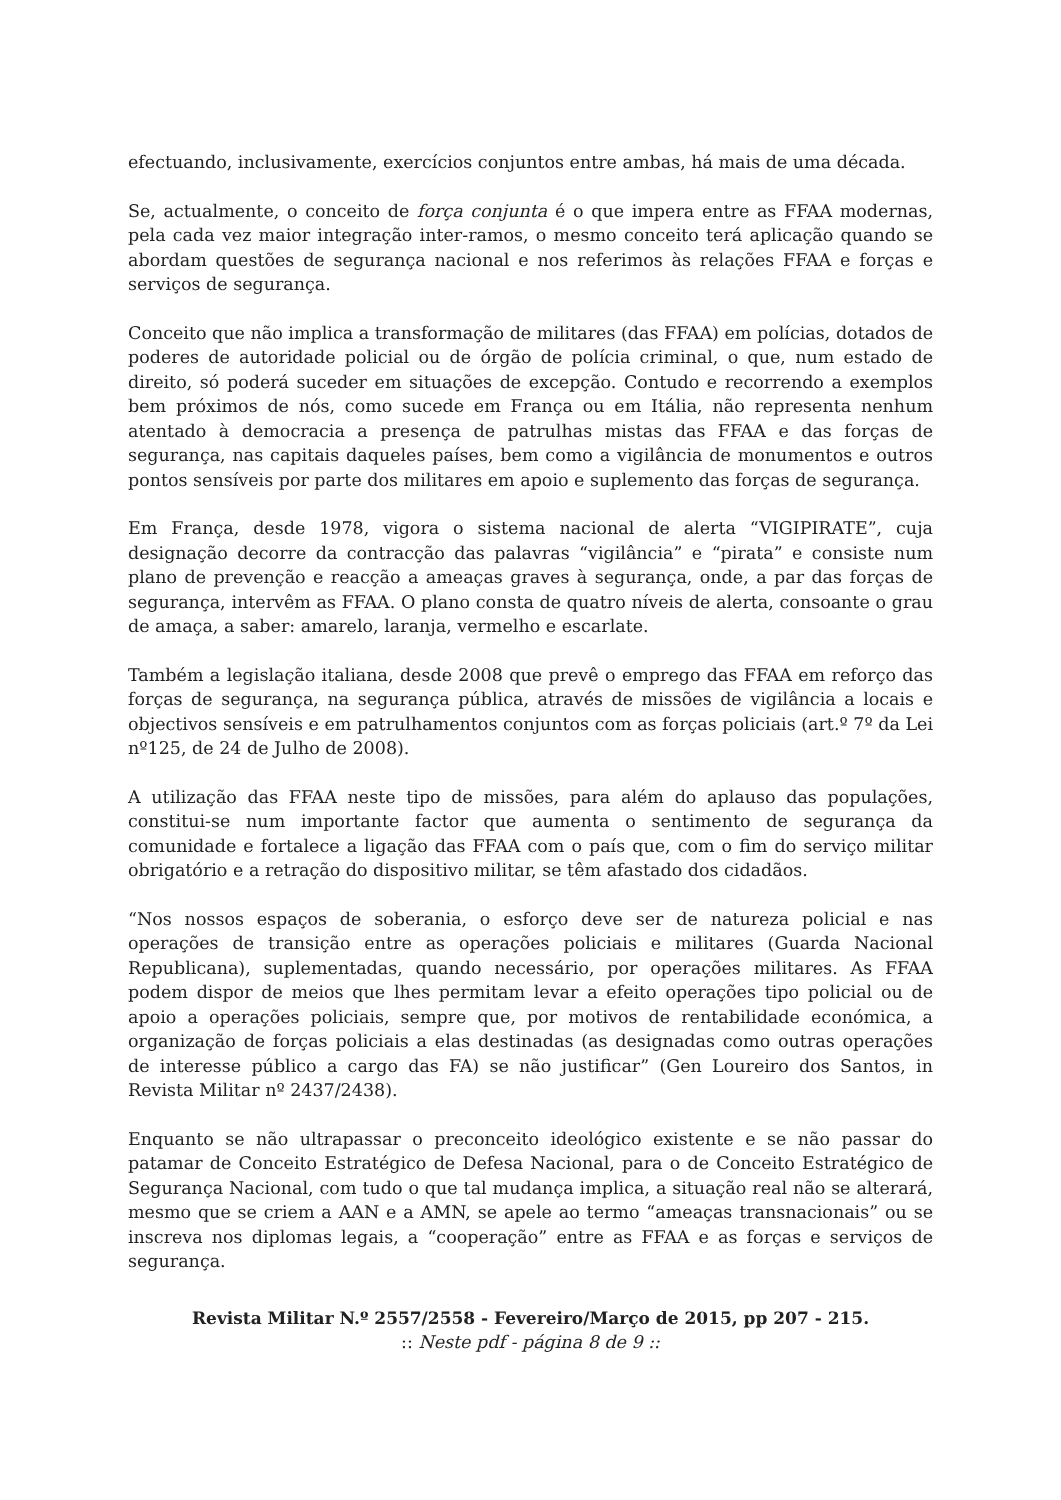efectuando, inclusivamente, exercícios conjuntos entre ambas, há mais de uma década.
Se, actualmente, o conceito de força conjunta é o que impera entre as FFAA modernas, pela cada vez maior integração inter-ramos, o mesmo conceito terá aplicação quando se abordam questões de segurança nacional e nos referimos às relações FFAA e forças e serviços de segurança.
Conceito que não implica a transformação de militares (das FFAA) em polícias, dotados de poderes de autoridade policial ou de órgão de polícia criminal, o que, num estado de direito, só poderá suceder em situações de excepção. Contudo e recorrendo a exemplos bem próximos de nós, como sucede em França ou em Itália, não representa nenhum atentado à democracia a presença de patrulhas mistas das FFAA e das forças de segurança, nas capitais daqueles países, bem como a vigilância de monumentos e outros pontos sensíveis por parte dos militares em apoio e suplemento das forças de segurança.
Em França, desde 1978, vigora o sistema nacional de alerta “VIGIPIRATE”, cuja designação decorre da contracção das palavras “vigilância” e “pirata” e consiste num plano de prevenção e reacção a ameaças graves à segurança, onde, a par das forças de segurança, intervêm as FFAA. O plano consta de quatro níveis de alerta, consoante o grau de amaça, a saber: amarelo, laranja, vermelho e escarlate.
Também a legislação italiana, desde 2008 que prevê o emprego das FFAA em reforço das forças de segurança, na segurança pública, através de missões de vigilância a locais e objectivos sensíveis e em patrulhamentos conjuntos com as forças policiais (art.º 7º da Lei nº125, de 24 de Julho de 2008).
A utilização das FFAA neste tipo de missões, para além do aplauso das populações, constitui-se num importante factor que aumenta o sentimento de segurança da comunidade e fortalece a ligação das FFAA com o país que, com o fim do serviço militar obrigatório e a retração do dispositivo militar, se têm afastado dos cidadãos.
“Nos nossos espaços de soberania, o esforço deve ser de natureza policial e nas operações de transição entre as operações policiais e militares (Guarda Nacional Republicana), suplementadas, quando necessário, por operações militares. As FFAA podem dispor de meios que lhes permitam levar a efeito operações tipo policial ou de apoio a operações policiais, sempre que, por motivos de rentabilidade económica, a organização de forças policiais a elas destinadas (as designadas como outras operações de interesse público a cargo das FA) se não justificar” (Gen Loureiro dos Santos, in Revista Militar nº 2437/2438).
Enquanto se não ultrapassar o preconceito ideológico existente e se não passar do patamar de Conceito Estratégico de Defesa Nacional, para o de Conceito Estratégico de Segurança Nacional, com tudo o que tal mudança implica, a situação real não se alterará, mesmo que se criem a AAN e a AMN, se apele ao termo “ameaças transnacionais” ou se inscreva nos diplomas legais, a “cooperação” entre as FFAA e as forças e serviços de segurança.
Revista Militar N.º 2557/2558 - Fevereiro/Março de 2015, pp 207 - 215.
:: Neste pdf - página 8 de 9 ::